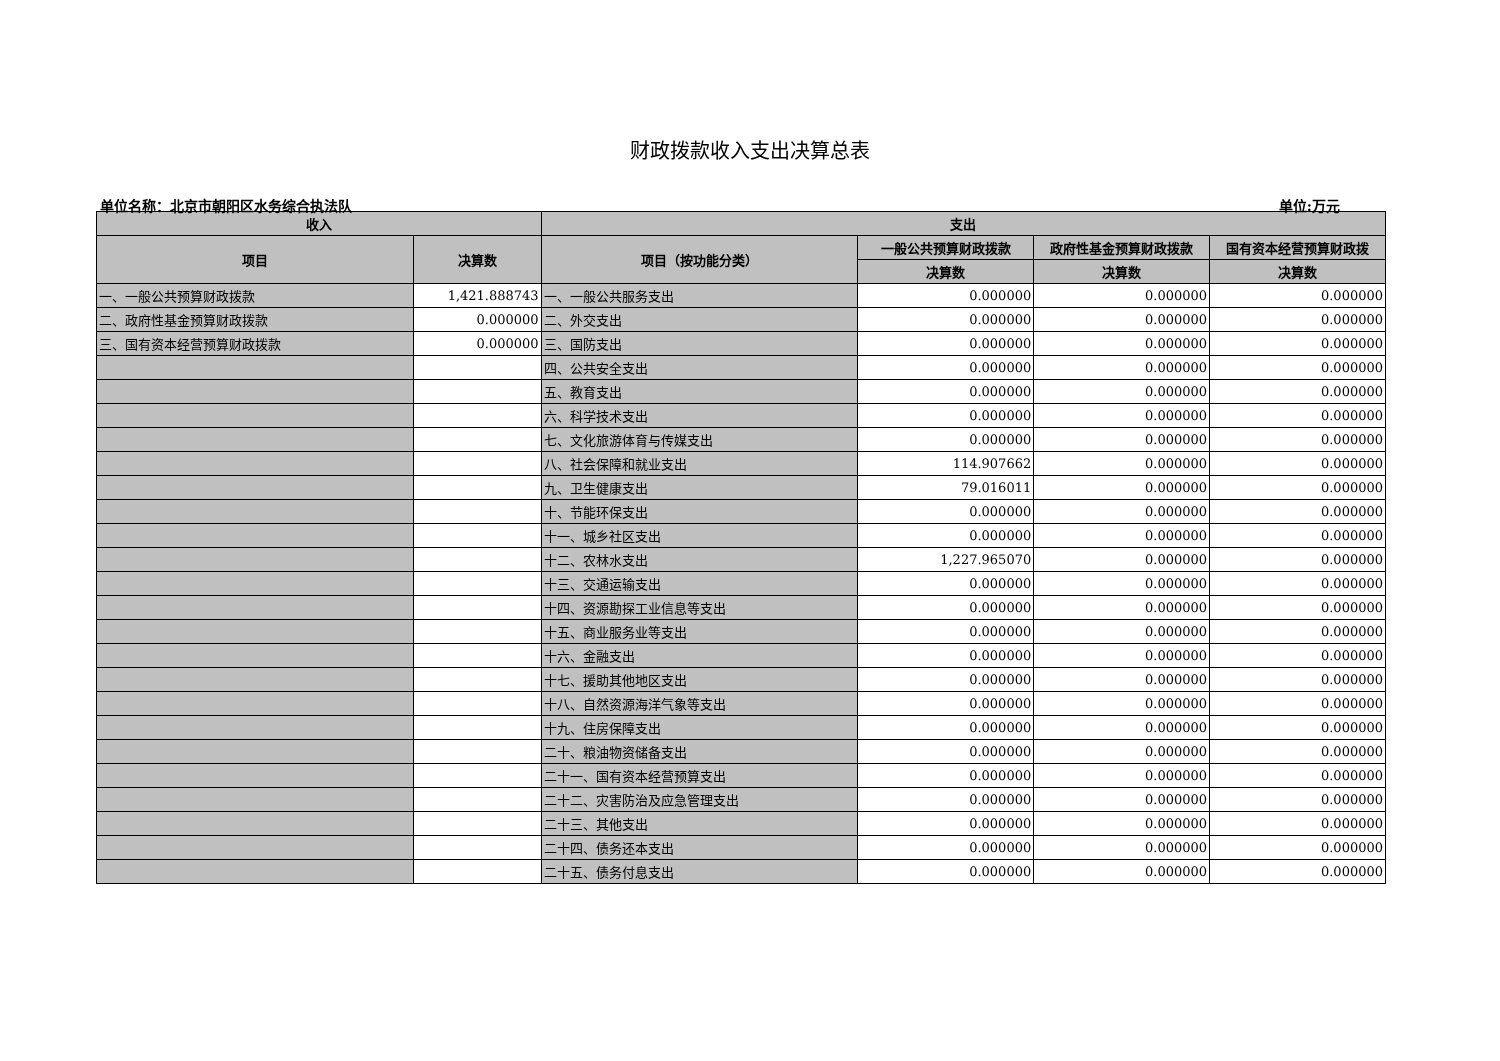财政拨款收入支出决算总表
单位名称：北京市朝阳区水务综合执法队 单位:万元
| 收入 | | 支出 | | | |
| --- | --- | --- | --- | --- | --- |
| 项目 | 决算数 | 项目（按功能分类） | 一般公共预算财政拨款 | 政府性基金预算财政拨款 | 国有资本经营预算财政拨 |
| | | | 决算数 | 决算数 | 决算数 |
| 一、一般公共预算财政拨款 | 1,421.888743 | 一、一般公共服务支出 | 0.000000 | 0.000000 | 0.000000 |
| 二、政府性基金预算财政拨款 | 0.000000 | 二、外交支出 | 0.000000 | 0.000000 | 0.000000 |
| 三、国有资本经营预算财政拨款 | 0.000000 | 三、国防支出 | 0.000000 | 0.000000 | 0.000000 |
| | | 四、公共安全支出 | 0.000000 | 0.000000 | 0.000000 |
| | | 五、教育支出 | 0.000000 | 0.000000 | 0.000000 |
| | | 六、科学技术支出 | 0.000000 | 0.000000 | 0.000000 |
| | | 七、文化旅游体育与传媒支出 | 0.000000 | 0.000000 | 0.000000 |
| | | 八、社会保障和就业支出 | 114.907662 | 0.000000 | 0.000000 |
| | | 九、卫生健康支出 | 79.016011 | 0.000000 | 0.000000 |
| | | 十、节能环保支出 | 0.000000 | 0.000000 | 0.000000 |
| | | 十一、城乡社区支出 | 0.000000 | 0.000000 | 0.000000 |
| | | 十二、农林水支出 | 1,227.965070 | 0.000000 | 0.000000 |
| | | 十三、交通运输支出 | 0.000000 | 0.000000 | 0.000000 |
| | | 十四、资源勘探工业信息等支出 | 0.000000 | 0.000000 | 0.000000 |
| | | 十五、商业服务业等支出 | 0.000000 | 0.000000 | 0.000000 |
| | | 十六、金融支出 | 0.000000 | 0.000000 | 0.000000 |
| | | 十七、援助其他地区支出 | 0.000000 | 0.000000 | 0.000000 |
| | | 十八、自然资源海洋气象等支出 | 0.000000 | 0.000000 | 0.000000 |
| | | 十九、住房保障支出 | 0.000000 | 0.000000 | 0.000000 |
| | | 二十、粮油物资储备支出 | 0.000000 | 0.000000 | 0.000000 |
| | | 二十一、国有资本经营预算支出 | 0.000000 | 0.000000 | 0.000000 |
| | | 二十二、灾害防治及应急管理支出 | 0.000000 | 0.000000 | 0.000000 |
| | | 二十三、其他支出 | 0.000000 | 0.000000 | 0.000000 |
| | | 二十四、债务还本支出 | 0.000000 | 0.000000 | 0.000000 |
| | | 二十五、债务付息支出 | 0.000000 | 0.000000 | 0.000000 |